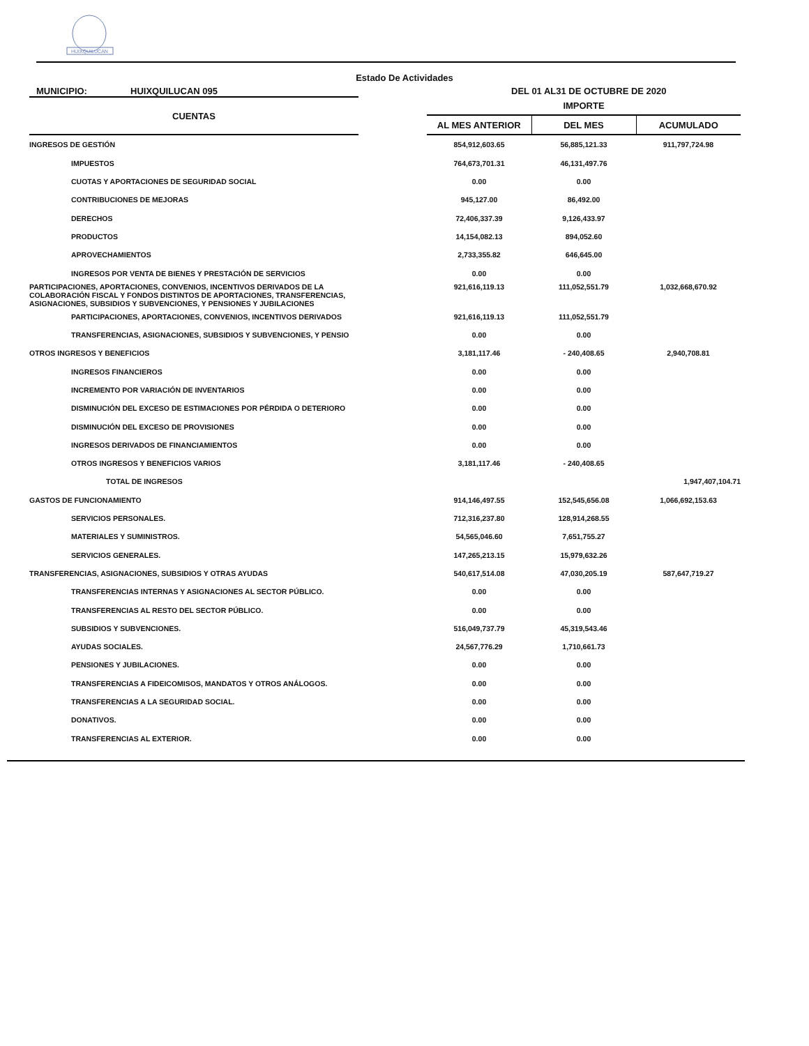HUIXQUILUCAN
Estado De Actividades
MUNICIPIO: HUIXQUILUCAN 095 DEL 01 AL31 DE OCTUBRE DE 2020
| CUENTAS | | IMPORTE | | |
| | | AL MES ANTERIOR | DEL MES | ACUMULADO |
| INGRESOS DE GESTIÓN | | 854,912,603.65 | 56,885,121.33 | 911,797,724.98 |
| IMPUESTOS | | 764,673,701.31 | 46,131,497.76 | |
| CUOTAS Y APORTACIONES DE SEGURIDAD SOCIAL | | 0.00 | 0.00 | |
| CONTRIBUCIONES DE MEJORAS | | 945,127.00 | 86,492.00 | |
| DERECHOS | | 72,406,337.39 | 9,126,433.97 | |
| PRODUCTOS | | 14,154,082.13 | 894,052.60 | |
| APROVECHAMIENTOS | | 2,733,355.82 | 646,645.00 | |
| INGRESOS POR VENTA DE BIENES Y PRESTACIÓN DE SERVICIOS | | 0.00 | 0.00 | |
| PARTICIPACIONES, APORTACIONES, CONVENIOS, INCENTIVOS DERIVADOS DE LA COLABORACIÓN FISCAL Y FONDOS DISTINTOS DE APORTACIONES, TRANSFERENCIAS, ASIGNACIONES, SUBSIDIOS Y SUBVENCIONES, Y PENSIONES Y JUBILACIONES | | 921,616,119.13 | 111,052,551.79 | 1,032,668,670.92 |
| PARTICIPACIONES, APORTACIONES, CONVENIOS, INCENTIVOS DERIVADOS | | 921,616,119.13 | 111,052,551.79 | |
| TRANSFERENCIAS, ASIGNACIONES, SUBSIDIOS Y SUBVENCIONES, Y PENSIO | | 0.00 | 0.00 | |
| OTROS INGRESOS Y BENEFICIOS | | 3,181,117.46 | - 240,408.65 | 2,940,708.81 |
| INGRESOS FINANCIEROS | | 0.00 | 0.00 | |
| INCREMENTO POR VARIACIÓN DE INVENTARIOS | | 0.00 | 0.00 | |
| DISMINUCIÓN DEL EXCESO DE ESTIMACIONES POR PÉRDIDA O DETERIORO | | 0.00 | 0.00 | |
| DISMINUCIÓN DEL EXCESO DE PROVISIONES | | 0.00 | 0.00 | |
| INGRESOS DERIVADOS DE FINANCIAMIENTOS | | 0.00 | 0.00 | |
| OTROS INGRESOS Y BENEFICIOS VARIOS | | 3,181,117.46 | - 240,408.65 | |
| TOTAL DE INGRESOS | | | | 1,947,407,104.71 |
| GASTOS DE FUNCIONAMIENTO | | 914,146,497.55 | 152,545,656.08 | 1,066,692,153.63 |
| SERVICIOS PERSONALES. | | 712,316,237.80 | 128,914,268.55 | |
| MATERIALES Y SUMINISTROS. | | 54,565,046.60 | 7,651,755.27 | |
| SERVICIOS GENERALES. | | 147,265,213.15 | 15,979,632.26 | |
| TRANSFERENCIAS, ASIGNACIONES, SUBSIDIOS Y OTRAS AYUDAS | | 540,617,514.08 | 47,030,205.19 | 587,647,719.27 |
| TRANSFERENCIAS INTERNAS Y ASIGNACIONES AL SECTOR PÚBLICO. | | 0.00 | 0.00 | |
| TRANSFERENCIAS AL RESTO DEL SECTOR PÚBLICO. | | 0.00 | 0.00 | |
| SUBSIDIOS Y SUBVENCIONES. | | 516,049,737.79 | 45,319,543.46 | |
| AYUDAS SOCIALES. | | 24,567,776.29 | 1,710,661.73 | |
| PENSIONES Y JUBILACIONES. | | 0.00 | 0.00 | |
| TRANSFERENCIAS A FIDEICOMISOS, MANDATOS Y OTROS ANÁLOGOS. | | 0.00 | 0.00 | |
| TRANSFERENCIAS A LA SEGURIDAD SOCIAL. | | 0.00 | 0.00 | |
| DONATIVOS. | | 0.00 | 0.00 | |
| TRANSFERENCIAS AL EXTERIOR. | | 0.00 | 0.00 | |